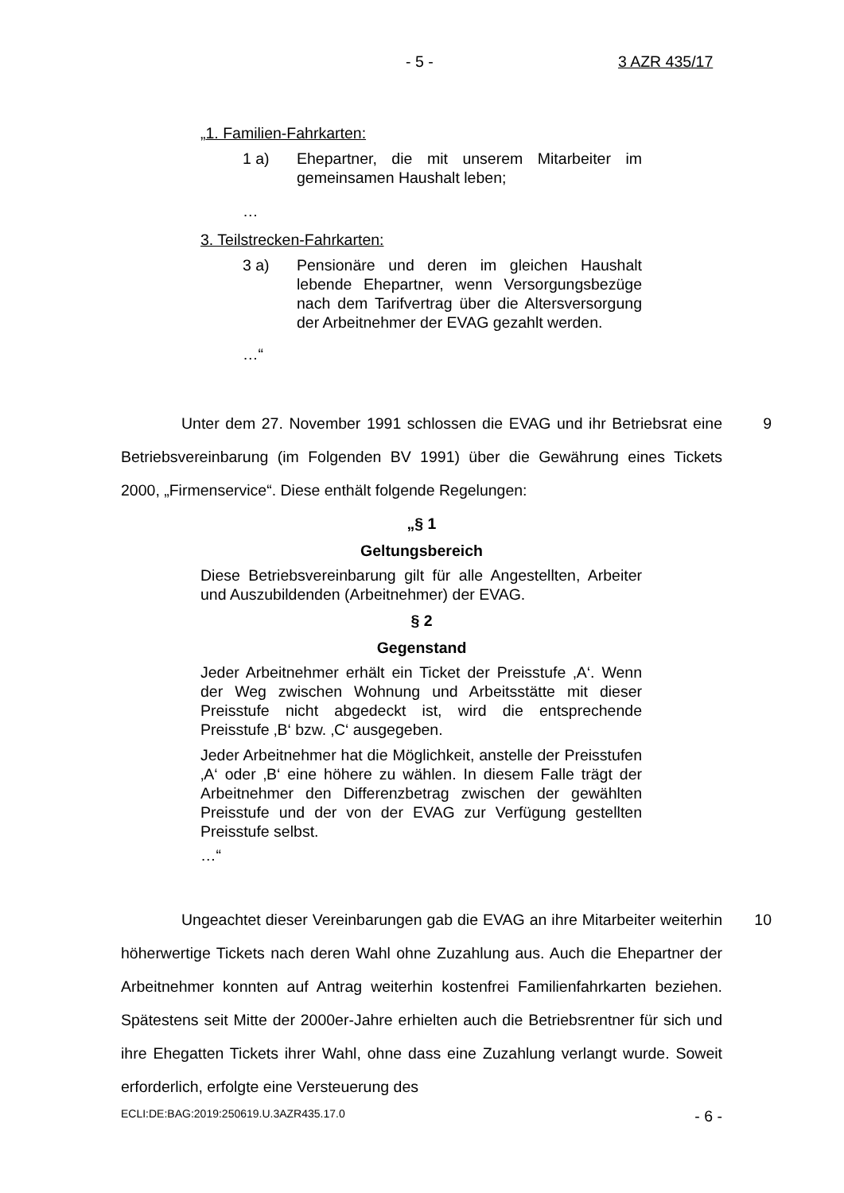- 5 - 3 AZR 435/17
„1. Familien-Fahrkarten:
1 a) Ehepartner, die mit unserem Mitarbeiter im gemeinsamen Haushalt leben;
…
3. Teilstrecken-Fahrkarten:
3 a) Pensionäre und deren im gleichen Haushalt lebende Ehepartner, wenn Versorgungsbezüge nach dem Tarifvertrag über die Altersversorgung der Arbeitnehmer der EVAG gezahlt werden.
…“
Unter dem 27. November 1991 schlossen die EVAG und ihr Betriebsrat eine Betriebsvereinbarung (im Folgenden BV 1991) über die Gewährung eines Tickets 2000, „Firmenservice“. Diese enthält folgende Regelungen: 9
„§ 1
Geltungsbereich
Diese Betriebsvereinbarung gilt für alle Angestellten, Arbeiter und Auszubildenden (Arbeitnehmer) der EVAG.
§ 2
Gegenstand
Jeder Arbeitnehmer erhält ein Ticket der Preisstufe ‚A‘. Wenn der Weg zwischen Wohnung und Arbeitsstätte mit dieser Preisstufe nicht abgedeckt ist, wird die entsprechende Preisstufe ‚B‘ bzw. ‚C‘ ausgegeben.
Jeder Arbeitnehmer hat die Möglichkeit, anstelle der Preisstufen ‚A‘ oder ‚B‘ eine höhere zu wählen. In diesem Falle trägt der Arbeitnehmer den Differenzbetrag zwischen der gewählten Preisstufe und der von der EVAG zur Verfügung gestellten Preisstufe selbst.
…“
Ungeachtet dieser Vereinbarungen gab die EVAG an ihre Mitarbeiter weiterhin höherwertige Tickets nach deren Wahl ohne Zuzahlung aus. Auch die Ehepartner der Arbeitnehmer konnten auf Antrag weiterhin kostenfrei Familienfahrkarten beziehen. Spätestens seit Mitte der 2000er-Jahre erhielten auch die Betriebsrentner für sich und ihre Ehegatten Tickets ihrer Wahl, ohne dass eine Zuzahlung verlangt wurde. Soweit erforderlich, erfolgte eine Versteuerung des 10
ECLI:DE:BAG:2019:250619.U.3AZR435.17.0 - 6 -